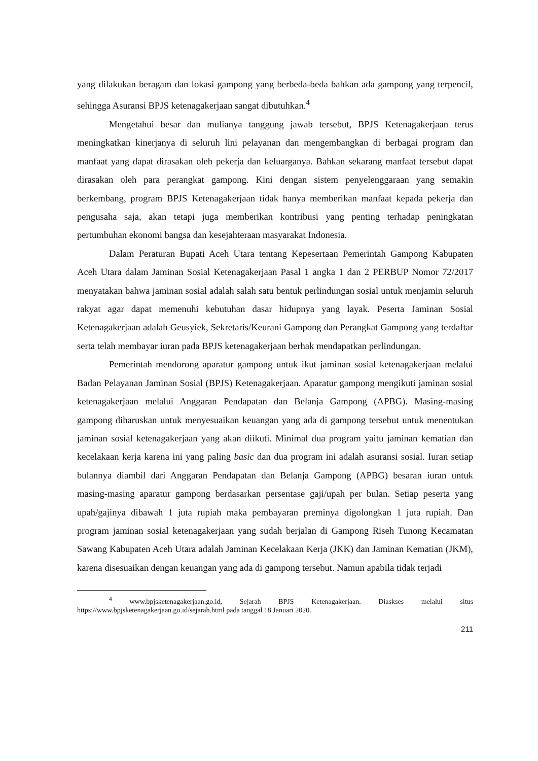yang dilakukan beragam dan lokasi gampong yang berbeda-beda bahkan ada gampong yang terpencil, sehingga Asuransi BPJS ketenagakerjaan sangat dibutuhkan.<sup>4</sup>
Mengetahui besar dan mulianya tanggung jawab tersebut, BPJS Ketenagakerjaan terus meningkatkan kinerjanya di seluruh lini pelayanan dan mengembangkan di berbagai program dan manfaat yang dapat dirasakan oleh pekerja dan keluarganya. Bahkan sekarang manfaat tersebut dapat dirasakan oleh para perangkat gampong. Kini dengan sistem penyelenggaraan yang semakin berkembang, program BPJS Ketenagakerjaan tidak hanya memberikan manfaat kepada pekerja dan pengusaha saja, akan tetapi juga memberikan kontribusi yang penting terhadap peningkatan pertumbuhan ekonomi bangsa dan kesejahteraan masyarakat Indonesia.
Dalam Peraturan Bupati Aceh Utara tentang Kepesertaan Pemerintah Gampong Kabupaten Aceh Utara dalam Jaminan Sosial Ketenagakerjaan Pasal 1 angka 1 dan 2 PERBUP Nomor 72/2017 menyatakan bahwa jaminan sosial adalah salah satu bentuk perlindungan sosial untuk menjamin seluruh rakyat agar dapat memenuhi kebutuhan dasar hidupnya yang layak. Peserta Jaminan Sosial Ketenagakerjaan adalah Geusyiek, Sekretaris/Keurani Gampong dan Perangkat Gampong yang terdaftar serta telah membayar iuran pada BPJS ketenagakerjaan berhak mendapatkan perlindungan.
Pemerintah mendorong aparatur gampong untuk ikut jaminan sosial ketenagakerjaan melalui Badan Pelayanan Jaminan Sosial (BPJS) Ketenagakerjaan. Aparatur gampong mengikuti jaminan sosial ketenagakerjaan melalui Anggaran Pendapatan dan Belanja Gampong (APBG). Masing-masing gampong diharuskan untuk menyesuaikan keuangan yang ada di gampong tersebut untuk menentukan jaminan sosial ketenagakerjaan yang akan diikuti. Minimal dua program yaitu jaminan kematian dan kecelakaan kerja karena ini yang paling basic dan dua program ini adalah asuransi sosial. Iuran setiap bulannya diambil dari Anggaran Pendapatan dan Belanja Gampong (APBG) besaran iuran untuk masing-masing aparatur gampong berdasarkan persentase gaji/upah per bulan. Setiap peserta yang upah/gajinya dibawah 1 juta rupiah maka pembayaran preminya digolongkan 1 juta rupiah. Dan program jaminan sosial ketenagakerjaan yang sudah berjalan di Gampong Riseh Tunong Kecamatan Sawang Kabupaten Aceh Utara adalah Jaminan Kecelakaan Kerja (JKK) dan Jaminan Kematian (JKM), karena disesuaikan dengan keuangan yang ada di gampong tersebut. Namun apabila tidak terjadi
<sup>4</sup> www.bpjsketenagakerjaan.go.id, Sejarah BPJS Ketenagakerjaan. Diaskses melalui situs https://www.bpjsketenagakerjaan.go.id/sejarah.html pada tanggal 18 Januari 2020.
211